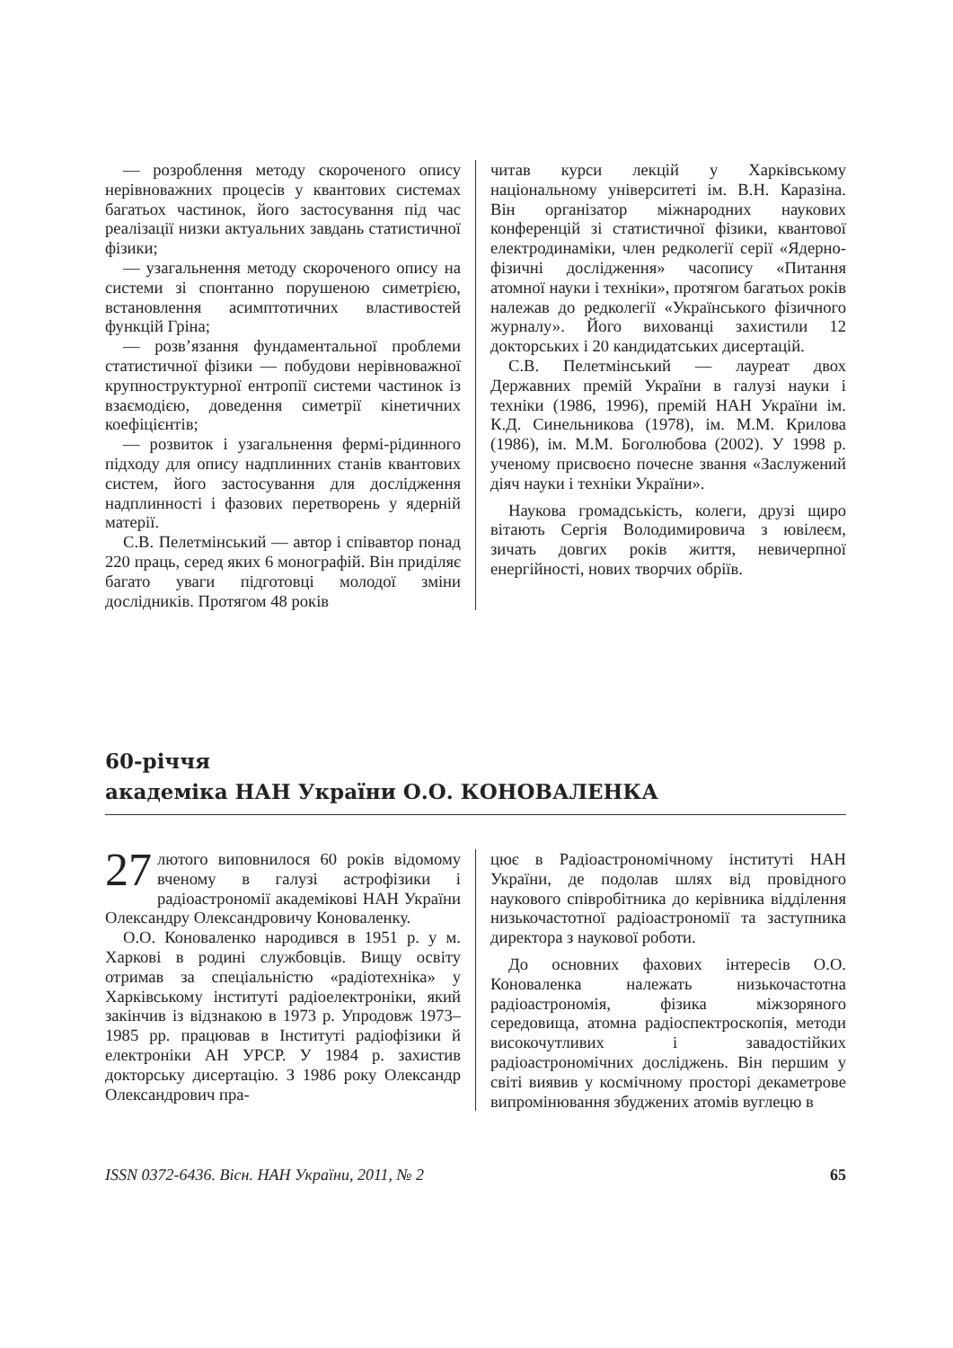— розроблення методу скороченого опису нерівноважних процесів у квантових системах багатьох частинок, його застосування під час реалізації низки актуальних завдань статистичної фізики;
— узагальнення методу скороченого опису на системи зі спонтанно порушеною симетрією, встановлення асимптотичних властивостей функцій Гріна;
— розв’язання фундаментальної проблеми статистичної фізики — побудови нерівноважної крупноструктурної ентропії системи частинок із взаємодією, доведення симетрії кінетичних коефіцієнтів;
— розвиток і узагальнення фермі-рідинного підходу для опису надплинних станів квантових систем, його застосування для дослідження надплинності і фазових перетворень у ядерній матерії.
С.В. Пелетмінський — автор і співавтор понад 220 праць, серед яких 6 монографій. Він приділяє багато уваги підготовці молодої зміни дослідників. Протягом 48 років
читав курси лекцій у Харківському національному університеті ім. В.Н. Каразіна. Він організатор міжнародних наукових конференцій зі статистичної фізики, квантової електродинаміки, член редколегії серії «Ядерно-фізичні дослідження» часопису «Питання атомної науки і техніки», протягом багатьох років належав до редколегії «Українського фізичного журналу». Його вихованці захистили 12 докторських і 20 кандидатських дисертацій.
С.В. Пелетмінський — лауреат двох Державних премій України в галузі науки і техніки (1986, 1996), премій НАН України ім. К.Д. Синельникова (1978), ім. М.М. Крилова (1986), ім. М.М. Боголюбова (2002). У 1998 р. ученому присвоєно почесне звання «Заслужений діяч науки і техніки України».
Наукова громадськість, колеги, друзі щиро вітають Сергія Володимировича з ювілеєм, зичать довгих років життя, невичерпної енергійності, нових творчих обріїв.
60-річчя
академіка НАН України О.О. КОНОВАЛЕНКА
27 лютого виповнилося 60 років відомому вченому в галузі астрофізики і радіоастрономії академікові НАН України Олександру Олександровичу Коноваленку.
О.О. Коноваленко народився в 1951 р. у м. Харкові в родині службовців. Вищу освіту отримав за спеціальністю «радіотехніка» у Харківському інституті радіоелектроніки, який закінчив із відзнакою в 1973 р. Упродовж 1973–1985 рр. працював в Інституті радіофізики й електроніки АН УРСР. У 1984 р. захистив докторську дисертацію. З 1986 року Олександр Олександрович пра-
цює в Радіоастрономічному інституті НАН України, де подолав шлях від провідного наукового співробітника до керівника відділення низькочастотної радіоастрономії та заступника директора з наукової роботи.
До основних фахових інтересів О.О. Коноваленка належать низькочастотна радіоастрономія, фізика міжзоряного середовища, атомна радіоспектроскопія, методи високочутливих і завадостійких радіоастрономічних досліджень. Він першим у світі виявив у космічному просторі декаметрове випромінювання збуджених атомів вуглецю в
ISSN 0372-6436. Вісн. НАН України, 2011, № 2 65